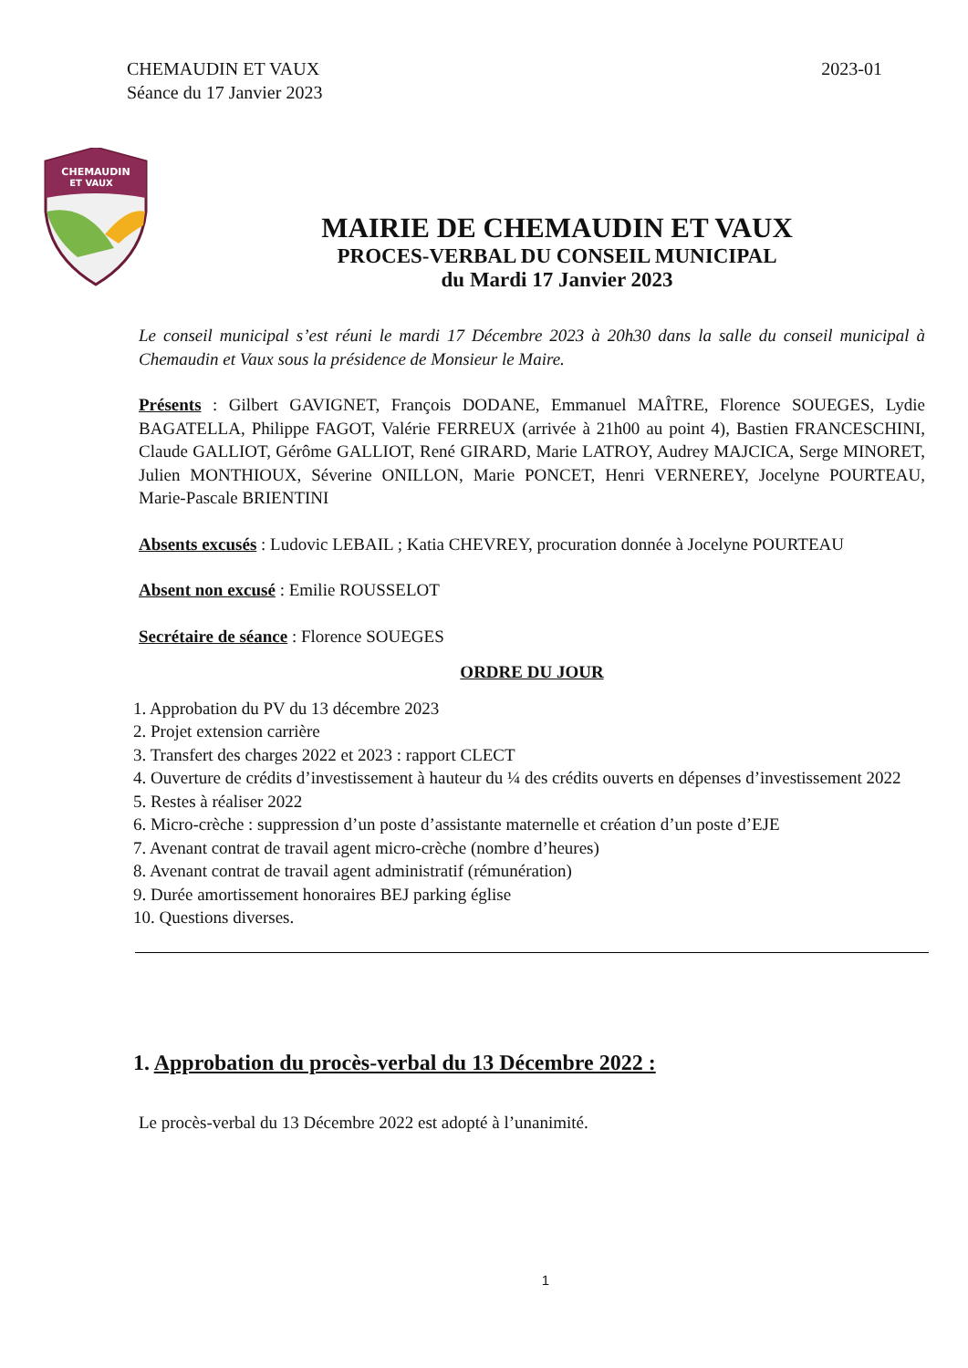CHEMAUDIN ET VAUX
Séance du 17 Janvier 2023
2023-01
CHEMAUDIN
ET VAUX
MAIRIE DE CHEMAUDIN ET VAUX
PROCES-VERBAL DU CONSEIL MUNICIPAL
du Mardi 17 Janvier 2023
Le conseil municipal s’est réuni le mardi 17 Décembre 2023 à 20h30 dans la salle du conseil municipal à Chemaudin et Vaux sous la présidence de Monsieur le Maire.
Présents : Gilbert GAVIGNET, François DODANE, Emmanuel MAÎTRE, Florence SOUEGES, Lydie BAGATELLA, Philippe FAGOT, Valérie FERREUX (arrivée à 21h00 au point 4), Bastien FRANCESCHINI, Claude GALLIOT, Gérôme GALLIOT, René GIRARD, Marie LATROY, Audrey MAJCICA, Serge MINORET, Julien MONTHIOUX, Séverine ONILLON, Marie PONCET, Henri VERNEREY, Jocelyne POURTEAU, Marie-Pascale BRIENTINI
Absents excusés : Ludovic LEBAIL ; Katia CHEVREY, procuration donnée à Jocelyne POURTEAU
Absent non excusé : Emilie ROUSSELOT
Secrétaire de séance : Florence SOUEGES
ORDRE DU JOUR
1. Approbation du PV du 13 décembre 2023
2. Projet extension carrière
3. Transfert des charges 2022 et 2023 : rapport CLECT
4. Ouverture de crédits d’investissement à hauteur du ¼ des crédits ouverts en dépenses d’investissement 2022
5. Restes à réaliser 2022
6. Micro-crèche : suppression d’un poste d’assistante maternelle et création d’un poste d’EJE
7. Avenant contrat de travail agent micro-crèche (nombre d’heures)
8. Avenant contrat de travail agent administratif (rémunération)
9. Durée amortissement honoraires BEJ parking église
10. Questions diverses.
1. Approbation du procès-verbal du 13 Décembre 2022 :
Le procès-verbal du 13 Décembre 2022 est adopté à l’unanimité.
1